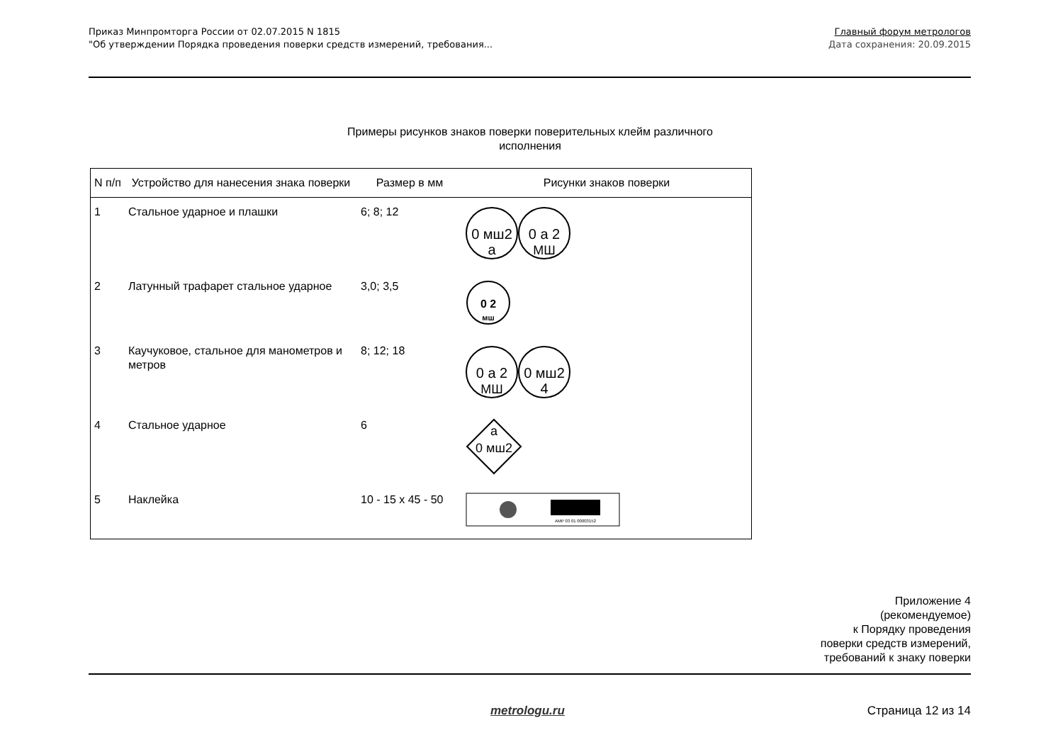Приказ Минпромторга России от 02.07.2015 N 1815
"Об утверждении Порядка проведения поверки средств измерений, требования...
Главный форум метрологов
Дата сохранения: 20.09.2015
Примеры рисунков знаков поверки поверительных клейм различного исполнения
| N п/п | Устройство для нанесения знака поверки | Размер в мм | Рисунки знаков поверки |
| --- | --- | --- | --- |
| 1 | Стальное ударное и плашки | 6; 8; 12 | 0 мш2 а 0 а 2 МШ |
| 2 | Латунный трафарет стальное ударное | 3,0; 3,5 | 0 2 мш |
| 3 | Каучуковое, стальное для манометров и метров | 8; 12; 18 | 0 а 2 МШ 0 мш2 4 |
| 4 | Стальное ударное | 6 | а 0 мш2 |
| 5 | Наклейка | 10 - 15 x 45 - 50 | AMP 03 01 00003152 |
Приложение 4
(рекомендуемое)
к Порядку проведения
поверки средств измерений,
требований к знаку поверки
metrologu.ru Страница 12 из 14